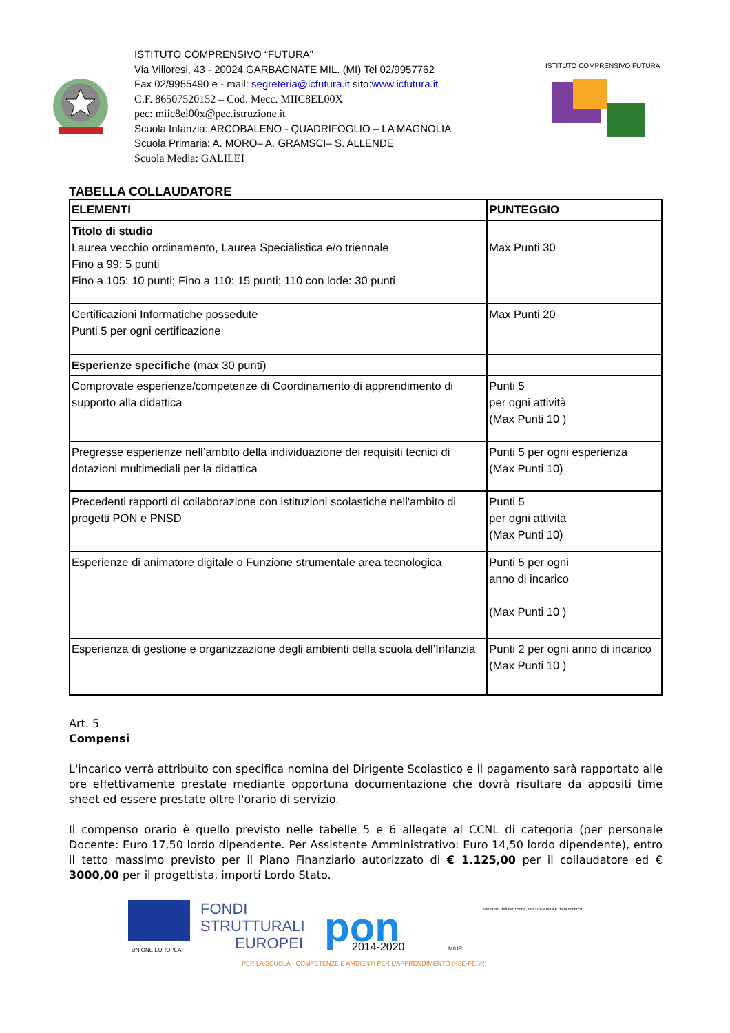ISTITUTO COMPRENSIVO “FUTURA”
Via Villoresi, 43 - 20024 GARBAGNATE MIL. (MI) Tel 02/9957762
Fax 02/9955490 e - mail: segreteria@icfutura.it sito:www.icfutura.it
C.F. 86507520152 – Cod. Mecc. MIIC8EL00X
pec: miic8el00x@pec.istruzione.it
Scuola Infanzia: ARCOBALENO - QUADRIFOGLIO – LA MAGNOLIA
Scuola Primaria: A. MORO– A. GRAMSCI– S. ALLENDE
Scuola Media: GALILEI
ISTITUTO COMPRENSIVO FUTURA
TABELLA COLLAUDATORE
| ELEMENTI | PUNTEGGIO |
| --- | --- |
| Titolo di studio Laurea vecchio ordinamento, Laurea Specialistica e/o triennale Fino a 99: 5 punti Fino a 105: 10 punti; Fino a 110: 15 punti; 110 con lode: 30 punti | Max Punti 30 |
| Certificazioni Informatiche possedute Punti 5 per ogni certificazione | Max Punti 20 |
| Esperienze specifiche (max 30 punti) | |
| Comprovate esperienze/competenze di Coordinamento di apprendimento di supporto alla didattica | Punti 5 per ogni attività (Max Punti 10 ) |
| Pregresse esperienze nell’ambito della individuazione dei requisiti tecnici di dotazioni multimediali per la didattica | Punti 5 per ogni esperienza (Max Punti 10) |
| Precedenti rapporti di collaborazione con istituzioni scolastiche nell'ambito di progetti PON e PNSD | Punti 5 per ogni attività (Max Punti 10) |
| Esperienze di animatore digitale o Funzione strumentale area tecnologica | Punti 5 per ogni anno di incarico (Max Punti 10 ) |
| Esperienza di gestione e organizzazione degli ambienti della scuola dell’Infanzia | Punti 2 per ogni anno di incarico (Max Punti 10 ) |
Art. 5
Compensi
L'incarico verrà attribuito con specifica nomina del Dirigente Scolastico e il pagamento sarà rapportato alle ore effettivamente prestate mediante opportuna documentazione che dovrà risultare da appositi time sheet ed essere prestate oltre l'orario di servizio.
Il compenso orario è quello previsto nelle tabelle 5 e 6 allegate al CCNL di categoria (per personale Docente: Euro 17,50 lordo dipendente. Per Assistente Amministrativo: Euro 14,50 lordo dipendente), entro il tetto massimo previsto per il Piano Finanziario autorizzato di € 1.125,00 per il collaudatore ed € 3000,00 per il progettista, importi Lordo Stato.
UNIONE EUROPEA
FONDI
STRUTTURALI
EUROPEI
pon
2014-2020
MIUR
Ministero dell'Istruzione, dell'Università e della Ricerca
PER LA SCUOLA - COMPETENZE E AMBIENTI PER L'APPRENDIMENTO (FSE-FESR)